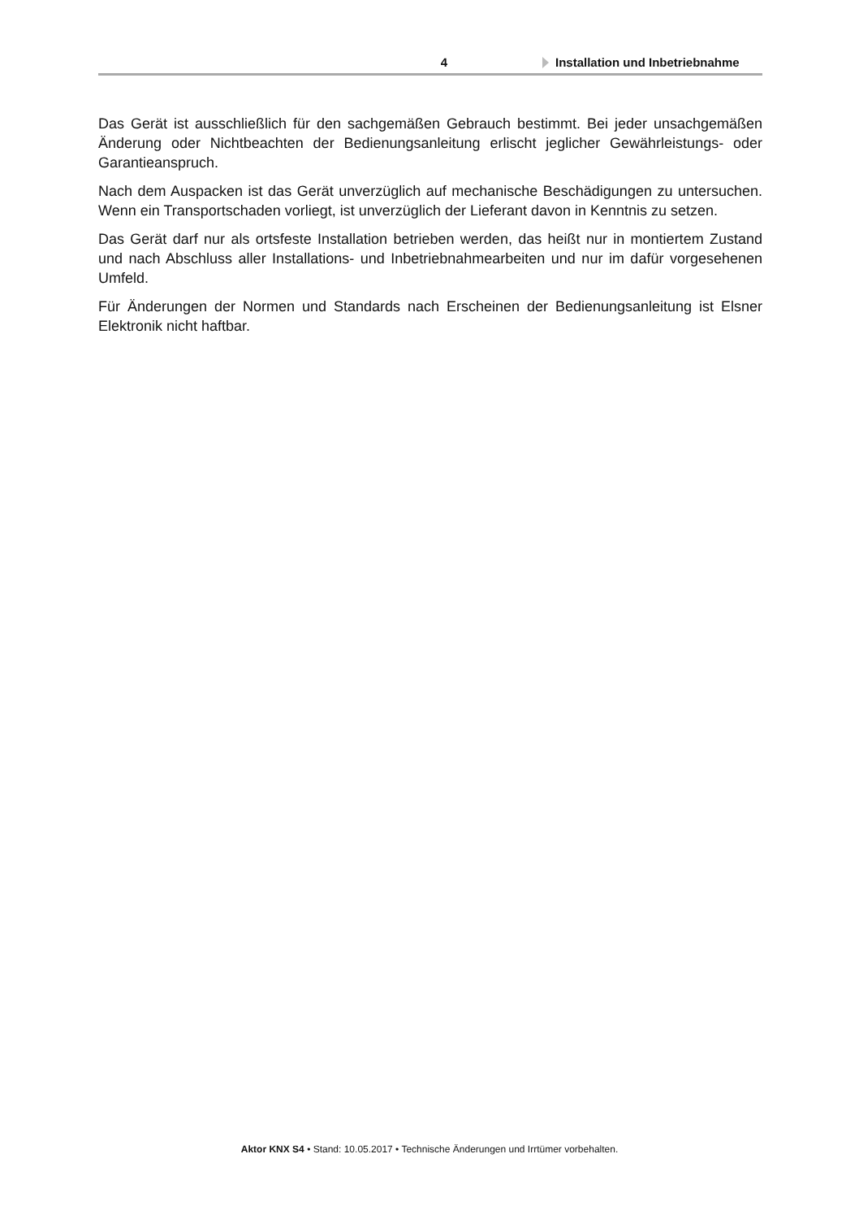4 Installation und Inbetriebnahme
Das Gerät ist ausschließlich für den sachgemäßen Gebrauch bestimmt. Bei jeder unsachgemäßen Änderung oder Nichtbeachten der Bedienungsanleitung erlischt jeglicher Gewährleistungs- oder Garantieanspruch.
Nach dem Auspacken ist das Gerät unverzüglich auf mechanische Beschädigungen zu untersuchen. Wenn ein Transportschaden vorliegt, ist unverzüglich der Lieferant davon in Kenntnis zu setzen.
Das Gerät darf nur als ortsfeste Installation betrieben werden, das heißt nur in montiertem Zustand und nach Abschluss aller Installations- und Inbetriebnahmearbeiten und nur im dafür vorgesehenen Umfeld.
Für Änderungen der Normen und Standards nach Erscheinen der Bedienungsanleitung ist Elsner Elektronik nicht haftbar.
Aktor KNX S4 • Stand: 10.05.2017 • Technische Änderungen und Irrtümer vorbehalten.